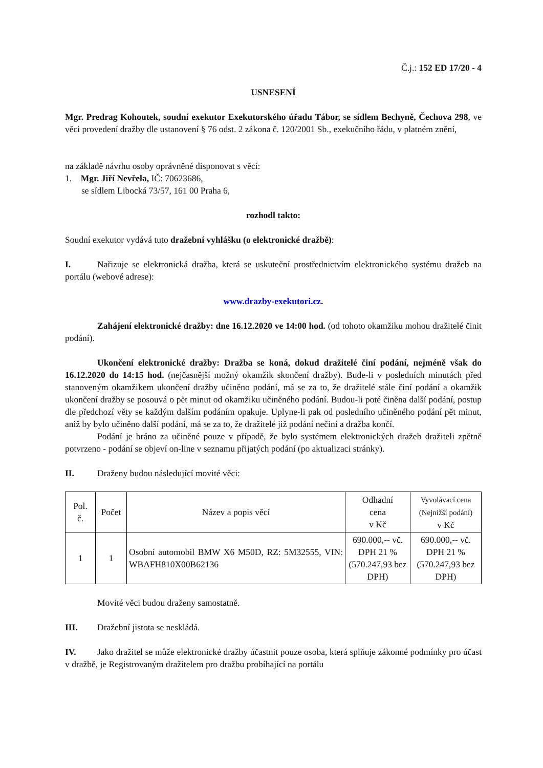Č.j.: 152 ED 17/20 - 4
USNESENÍ
Mgr. Predrag Kohoutek, soudní exekutor Exekutorského úřadu Tábor, se sídlem Bechyně, Čechova 298, ve věci provedení dražby dle ustanovení § 76 odst. 2 zákona č. 120/2001 Sb., exekučního řádu, v platném znění,
na základě návrhu osoby oprávněné disponovat s věcí:
1. Mgr. Jiří Nevřela, IČ: 70623686,
se sídlem Libocká 73/57, 161 00 Praha 6,
rozhodl takto:
Soudní exekutor vydává tuto dražební vyhlášku (o elektronické dražbě):
I. Nařizuje se elektronická dražba, která se uskuteční prostřednictvím elektronického systému dražeb na portálu (webové adrese):
www.drazby-exekutori.cz.
Zahájení elektronické dražby: dne 16.12.2020 ve 14:00 hod. (od tohoto okamžiku mohou dražitelé činit podání).
Ukončení elektronické dražby: Dražba se koná, dokud dražitelé činí podání, nejméně však do 16.12.2020 do 14:15 hod. (nejčasnější možný okamžik skončení dražby). Bude-li v posledních minutách před stanoveným okamžikem ukončení dražby učiněno podání, má se za to, že dražitelé stále činí podání a okamžik ukončení dražby se posouvá o pět minut od okamžiku učiněného podání. Budou-li poté činěna další podání, postup dle předchozí věty se každým dalším podáním opakuje. Uplyne-li pak od posledního učiněného podání pět minut, aniž by bylo učiněno další podání, má se za to, že dražitelé již podání nečiní a dražba končí.
Podání je bráno za učiněné pouze v případě, že bylo systémem elektronických dražeb dražiteli zpětně potvrzeno - podání se objeví on-line v seznamu přijatých podání (po aktualizaci stránky).
II. Draženy budou následující movité věci:
| Pol. č. | Počet | Název a popis věcí | Odhadní cena v Kč | Vyvolávací cena (Nejnižší podání) v Kč |
| 1 | 1 | Osobní automobil BMW X6 M50D, RZ: 5M32555, VIN: WBAFH810X00B62136 | 690.000,-- vč. DPH 21 % (570.247,93 bez DPH) | 690.000,-- vč. DPH 21 % (570.247,93 bez DPH) |
Movité věci budou draženy samostatně.
III. Dražební jistota se neskládá.
IV. Jako dražitel se může elektronické dražby účastnit pouze osoba, která splňuje zákonné podmínky pro účast v dražbě, je Registrovaným dražitelem pro dražbu probíhající na portálu